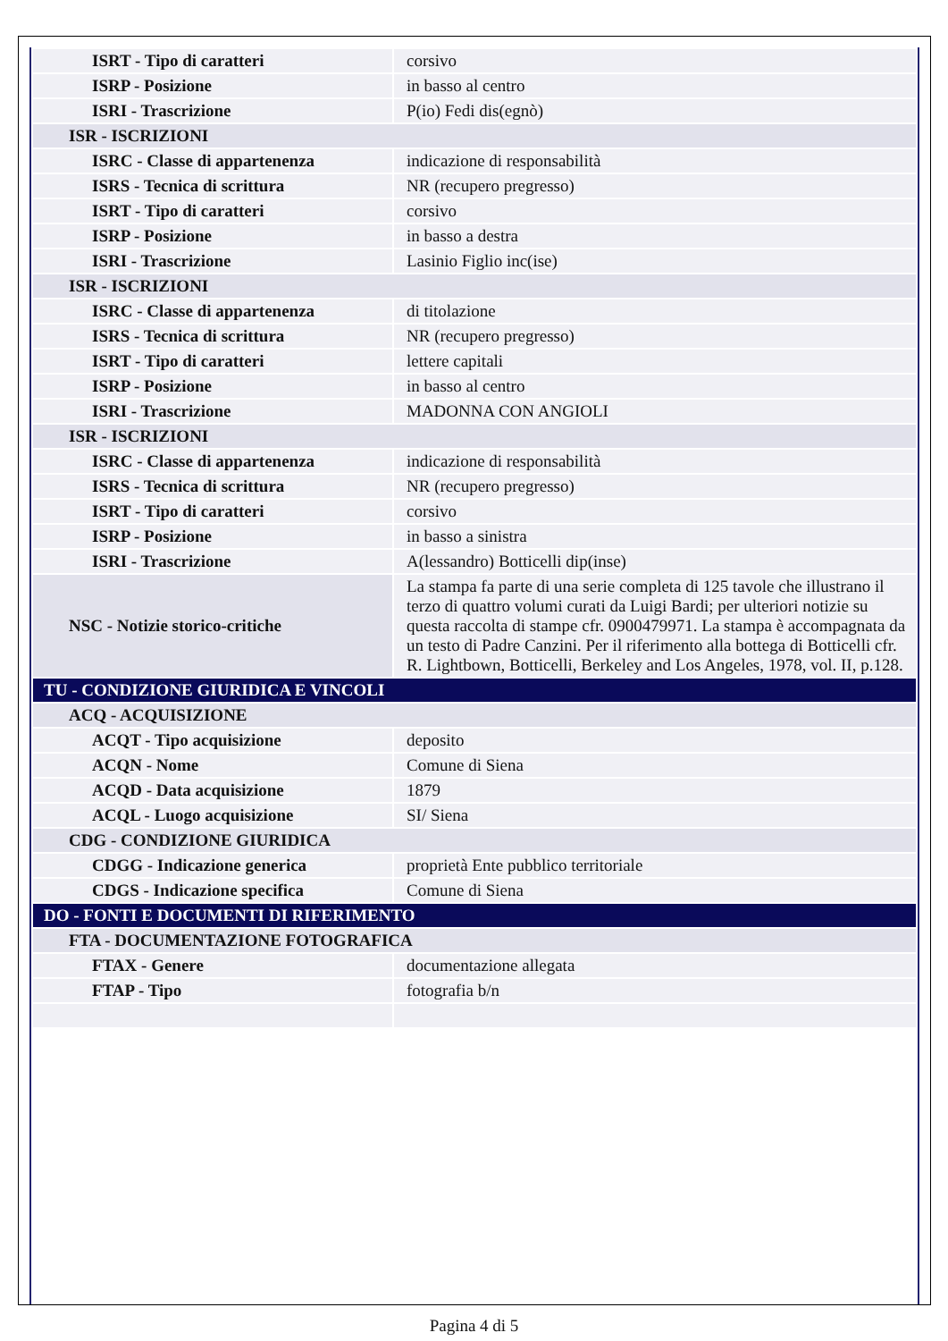| ISRT - Tipo di caratteri | corsivo |
| ISRP - Posizione | in basso al centro |
| ISRI - Trascrizione | P(io) Fedi dis(egnò) |
| ISR - ISCRIZIONI | |
| ISRC - Classe di appartenenza | indicazione di responsabilità |
| ISRS - Tecnica di scrittura | NR (recupero pregresso) |
| ISRT - Tipo di caratteri | corsivo |
| ISRP - Posizione | in basso a destra |
| ISRI - Trascrizione | Lasinio Figlio inc(ise) |
| ISR - ISCRIZIONI | |
| ISRC - Classe di appartenenza | di titolazione |
| ISRS - Tecnica di scrittura | NR (recupero pregresso) |
| ISRT - Tipo di caratteri | lettere capitali |
| ISRP - Posizione | in basso al centro |
| ISRI - Trascrizione | MADONNA CON ANGIOLI |
| ISR - ISCRIZIONI | |
| ISRC - Classe di appartenenza | indicazione di responsabilità |
| ISRS - Tecnica di scrittura | NR (recupero pregresso) |
| ISRT - Tipo di caratteri | corsivo |
| ISRP - Posizione | in basso a sinistra |
| ISRI - Trascrizione | A(lessandro) Botticelli dip(inse) |
| NSC - Notizie storico-critiche | La stampa fa parte di una serie completa di 125 tavole che illustrano il terzo di quattro volumi curati da Luigi Bardi; per ulteriori notizie su questa raccolta di stampe cfr. 0900479971. La stampa è accompagnata da un testo di Padre Canzini. Per il riferimento alla bottega di Botticelli cfr. R. Lightbown, Botticelli, Berkeley and Los Angeles, 1978, vol. II, p.128. |
| TU - CONDIZIONE GIURIDICA E VINCOLI | |
| ACQ - ACQUISIZIONE | |
| ACQT - Tipo acquisizione | deposito |
| ACQN - Nome | Comune di Siena |
| ACQD - Data acquisizione | 1879 |
| ACQL - Luogo acquisizione | SI/ Siena |
| CDG - CONDIZIONE GIURIDICA | |
| CDGG - Indicazione generica | proprietà Ente pubblico territoriale |
| CDGS - Indicazione specifica | Comune di Siena |
| DO - FONTI E DOCUMENTI DI RIFERIMENTO | |
| FTA - DOCUMENTAZIONE FOTOGRAFICA | |
| FTAX - Genere | documentazione allegata |
| FTAP - Tipo | fotografia b/n |
Pagina 4 di 5